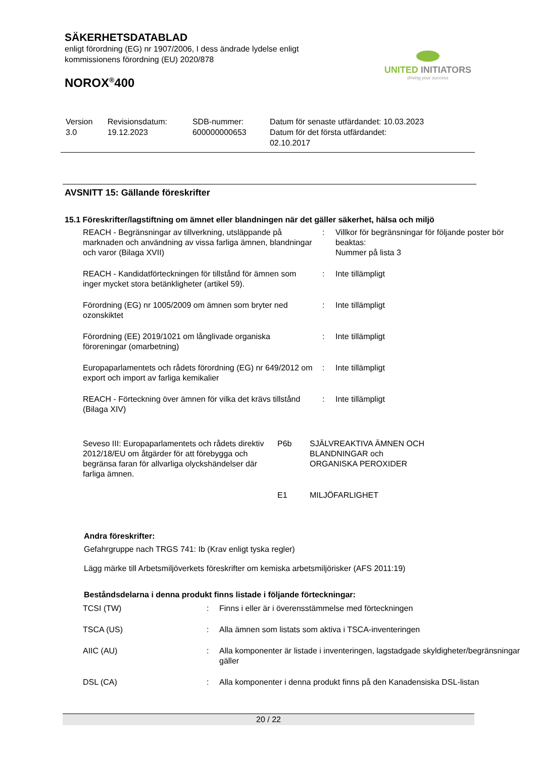SÄKERHETSDATABLAD
enligt förordning (EG) nr 1907/2006, I dess ändrade lydelse enligt
kommissionens förordning (EU) 2020/878
NOROX<sup>®</sup>400
UNITED INITIATORS
driving your success
| Version 3.0 | Revisionsdatum: 19.12.2023 | SDB-nummer: 600000000653 | Datum för senaste utfärdandet: 10.03.2023 Datum för det första utfärdandet: 02.10.2017 |
AVSNITT 15: Gällande föreskrifter
15.1 Föreskrifter/lagstiftning om ämnet eller blandningen när det gäller säkerhet, hälsa och miljö
| REACH - Begränsningar av tillverkning, utsläppande på marknaden och användning av vissa farliga ämnen, blandningar och varor (Bilaga XVII) | : | Villkor för begränsningar för följande poster bör beaktas: Nummer på lista 3 |
| REACH - Kandidatförteckningen för tillstånd för ämnen som inger mycket stora betänkligheter (artikel 59). | : | Inte tillämpligt |
| Förordning (EG) nr 1005/2009 om ämnen som bryter ned ozonskiktet | : | Inte tillämpligt |
| Förordning (EE) 2019/1021 om långlivade organiska föroreningar (omarbetning) | : | Inte tillämpligt |
| Europaparlamentets och rådets förordning (EG) nr 649/2012 om export och import av farliga kemikalier | : | Inte tillämpligt |
| REACH - Förteckning över ämnen för vilka det krävs tillstånd (Bilaga XIV) | : | Inte tillämpligt |
| Seveso III: Europaparlamentets och rådets direktiv 2012/18/EU om åtgärder för att förebygga och begränsa faran för allvarliga olyckshändelser där farliga ämnen. | P6b | SJÄLVREAKTIVA ÄMNEN OCH BLANDNINGAR och ORGANISKA PEROXIDER |
| | E1 | MILJÖFARLIGHET |
Andra föreskrifter:
Gefahrgruppe nach TRGS 741: Ib (Krav enligt tyska regler)
Lägg märke till Arbetsmiljöverkets föreskrifter om kemiska arbetsmiljörisker (AFS 2011:19)
Beståndsdelarna i denna produkt finns listade i följande förteckningar:
| TCSI (TW) | : | Finns i eller är i överensstämmelse med förteckningen |
| TSCA (US) | : | Alla ämnen som listats som aktiva i TSCA-inventeringen |
| AIIC (AU) | : | Alla komponenter är listade i inventeringen, lagstadgade skyldigheter/begränsningar gäller |
| DSL (CA) | : | Alla komponenter i denna produkt finns på den Kanadensiska DSL-listan |
20 / 22